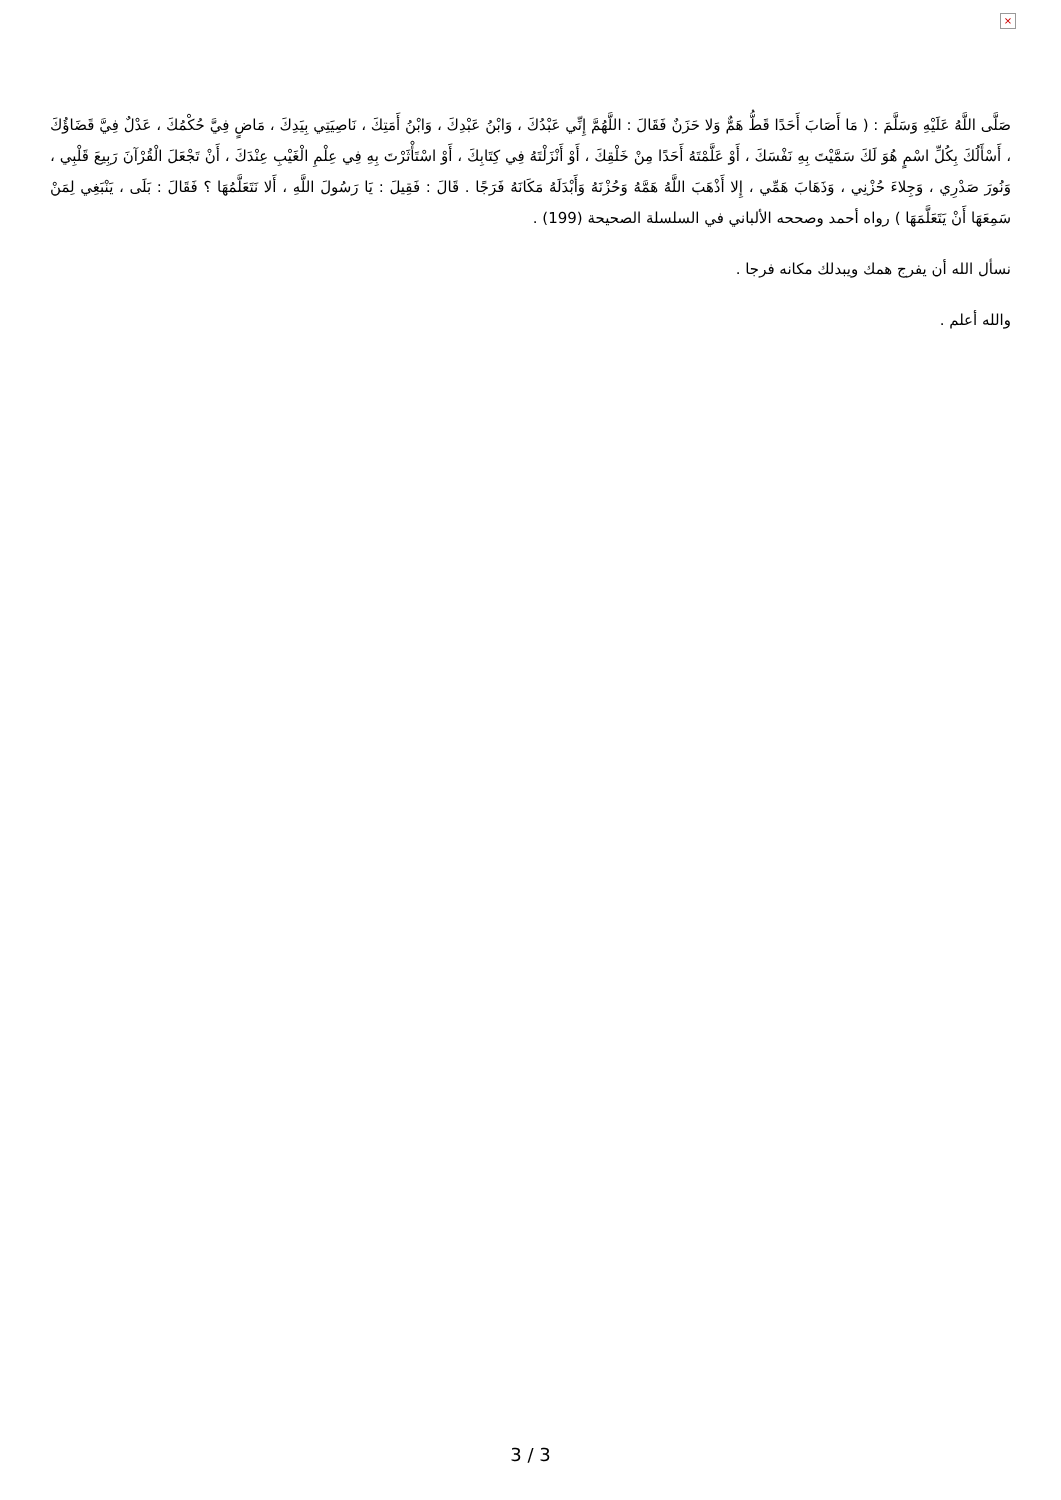×
صَلَّى اللَّهُ عَلَيْهِ وَسَلَّمَ : ( مَا أَصَابَ أَحَدًا قَطُّ هَمٌّ وَلا حَزَنٌ فَقَالَ : اللَّهُمَّ إِنِّي عَبْدُكَ ، وَابْنُ عَبْدِكَ ، وَابْنُ أَمَتِكَ ، نَاصِيَتِي بِيَدِكَ ، مَاضٍ فِيَّ حُكْمُكَ ، عَدْلٌ فِيَّ قَضَاؤُكَ ، أَسْأَلُكَ بِكُلِّ اسْمٍ هُوَ لَكَ سَمَّيْتَ بِهِ نَفْسَكَ ، أَوْ عَلَّمْتَهُ أَحَدًا مِنْ خَلْقِكَ ، أَوْ أَنْزَلْتَهُ فِي كِتَابِكَ ، أَوْ اسْتَأْثَرْتَ بِهِ فِي عِلْمِ الْغَيْبِ عِنْدَكَ ، أَنْ تَجْعَلَ الْقُرْآنَ رَبِيعَ قَلْبِي ، وَنُورَ صَدْرِي ، وَجِلاءَ حُزْنِي ، وَذَهَابَ هَمِّي ، إِلا أَذْهَبَ اللَّهُ هَمَّهُ وَحُزْنَهُ وَأَبْدَلَهُ مَكَانَهُ فَرَجًا . قَالَ : فَقِيلَ : يَا رَسُولَ اللَّهِ ، أَلا نَتَعَلَّمُهَا ؟ فَقَالَ : بَلَى ، يَنْبَغِي لِمَنْ سَمِعَهَا أَنْ يَتَعَلَّمَهَا ) رواه أحمد وصححه الألباني في السلسلة الصحيحة (199) .
نسأل الله أن يفرج همك ويبدلك مكانه فرجا .
والله أعلم .
3 / 3